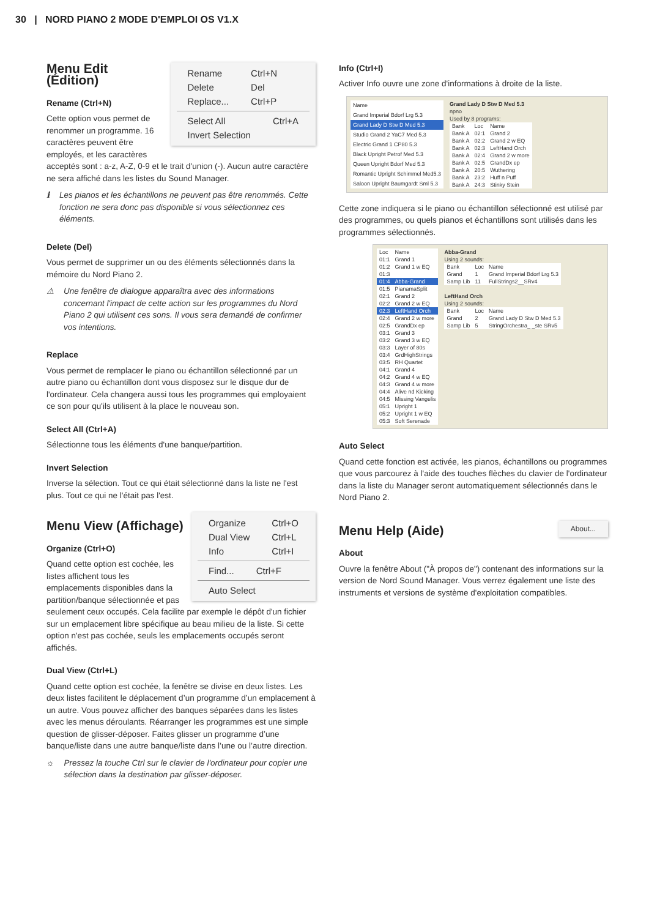30 | NORD PIANO 2 MODE D'EMPLOI OS V1.X
| Rename | Ctrl+N |
| Delete | Del |
| Replace... | Ctrl+P |
| Select All | Ctrl+A |
| Invert Selection | |
Menu Edit (Édition)
Rename (Ctrl+N)
Cette option vous permet de renommer un programme. 16 caractères peuvent être employés, et les caractères acceptés sont : a-z, A-Z, 0-9 et le trait d'union (-). Aucun autre caractère ne sera affiché dans les listes du Sound Manager.
ℹ Les pianos et les échantillons ne peuvent pas être renommés. Cette fonction ne sera donc pas disponible si vous sélectionnez ces éléments.
Delete (Del)
Vous permet de supprimer un ou des éléments sélectionnés dans la mémoire du Nord Piano 2.
⚠ Une fenêtre de dialogue apparaîtra avec des informations concernant l'impact de cette action sur les programmes du Nord Piano 2 qui utilisent ces sons. Il vous sera demandé de confirmer vos intentions.
Replace
Vous permet de remplacer le piano ou échantillon sélectionné par un autre piano ou échantillon dont vous disposez sur le disque dur de l'ordinateur. Cela changera aussi tous les programmes qui employaient ce son pour qu'ils utilisent à la place le nouveau son.
Select All (Ctrl+A)
Sélectionne tous les éléments d'une banque/partition.
Invert Selection
Inverse la sélection. Tout ce qui était sélectionné dans la liste ne l'est plus. Tout ce qui ne l'était pas l'est.
| Organize | Ctrl+O |
| Dual View | Ctrl+L |
| Info | Ctrl+I |
| Find... | Ctrl+F |
| Auto Select |
Menu View (Affichage)
Organize (Ctrl+O)
Quand cette option est cochée, les listes affichent tous les emplacements disponibles dans la partition/banque sélectionnée et pas seulement ceux occupés. Cela facilite par exemple le dépôt d'un fichier sur un emplacement libre spécifique au beau milieu de la liste. Si cette option n'est pas cochée, seuls les emplacements occupés seront affichés.
Dual View (Ctrl+L)
Quand cette option est cochée, la fenêtre se divise en deux listes. Les deux listes facilitent le déplacement d’un programme d’un emplacement à un autre. Vous pouvez afficher des banques séparées dans les listes avec les menus déroulants. Réarranger les programmes est une simple question de glisser-déposer. Faites glisser un programme d’une banque/liste dans une autre banque/liste dans l’une ou l’autre direction.
☼ Pressez la touche Ctrl sur le clavier de l'ordinateur pour copier une sélection dans la destination par glisser-déposer.
Info (Ctrl+I)
Activer Info ouvre une zone d'informations à droite de la liste.
| Name |
| --- |
| Grand Imperial Bdorf Lrg 5.3 |
| Grand Lady D Stw D Med 5.3 |
| Studio Grand 2 YaC7 Med 5.3 |
| Electric Grand 1 CP80 5.3 |
| Black Upright Petrof Med 5.3 |
| Queen Upright Bdorf Med 5.3 |
| Romantic Upright Schimmel Med5.3 |
| Saloon Upright Baumgardt Sml 5.3 |
Grand Lady D Stw D Med 5.3
npno
Used by 8 programs:
| Bank | Loc | Name |
| --- | --- | --- |
| Bank A | 02:1 | Grand 2 |
| Bank A | 02:2 | Grand 2 w EQ |
| Bank A | 02:3 | LeftHand Orch |
| Bank A | 02:4 | Grand 2 w more |
| Bank A | 02:5 | GrandDx ep |
| Bank A | 20:5 | Wuthering |
| Bank A | 23:2 | Huff n Puff |
| Bank A | 24:3 | Stinky Stein |
Cette zone indiquera si le piano ou échantillon sélectionné est utilisé par des programmes, ou quels pianos et échantillons sont utilisés dans les programmes sélectionnés.
| Loc | Name |
| --- | --- |
| 01:1 | Grand 1 |
| 01:2 | Grand 1 w EQ |
| 01:3 | |
| 01:4 | Abba-Grand |
| 01:5 | PianamaSplit |
| 02:1 | Grand 2 |
| 02:2 | Grand 2 w EQ |
| 02:3 | LeftHand Orch |
| 02:4 | Grand 2 w more |
| 02:5 | GrandDx ep |
| 03:1 | Grand 3 |
| 03:2 | Grand 3 w EQ |
| 03:3 | Layer of 80s |
| 03:4 | GrdHighStrings |
| 03:5 | RH Quartet |
| 04:1 | Grand 4 |
| 04:2 | Grand 4 w EQ |
| 04:3 | Grand 4 w more |
| 04:4 | Alive nd Kicking |
| 04:5 | Missing Vangelis |
| 05:1 | Upright 1 |
| 05:2 | Upright 1 w EQ |
| 05:3 | Soft Serenade |
Abba-Grand
Using 2 sounds:
| Bank | Loc | Name |
| --- | --- | --- |
| Grand | 1 | Grand Imperial Bdorf Lrg 5.3 |
| Samp Lib | 11 | FullStrings2__SRv4 |
LeftHand Orch
Using 2 sounds:
| Bank | Loc | Name |
| --- | --- | --- |
| Grand | 2 | Grand Lady D Stw D Med 5.3 |
| Samp Lib | 5 | StringOrchestra_ _ste SRv5 |
Auto Select
Quand cette fonction est activée, les pianos, échantillons ou programmes que vous parcourez à l'aide des touches flèches du clavier de l'ordinateur dans la liste du Manager seront automatiquement sélectionnés dans le Nord Piano 2.
About...
Menu Help (Aide)
About
Ouvre la fenêtre About ("À propos de") contenant des informations sur la version de Nord Sound Manager. Vous verrez également une liste des instruments et versions de système d'exploitation compatibles.